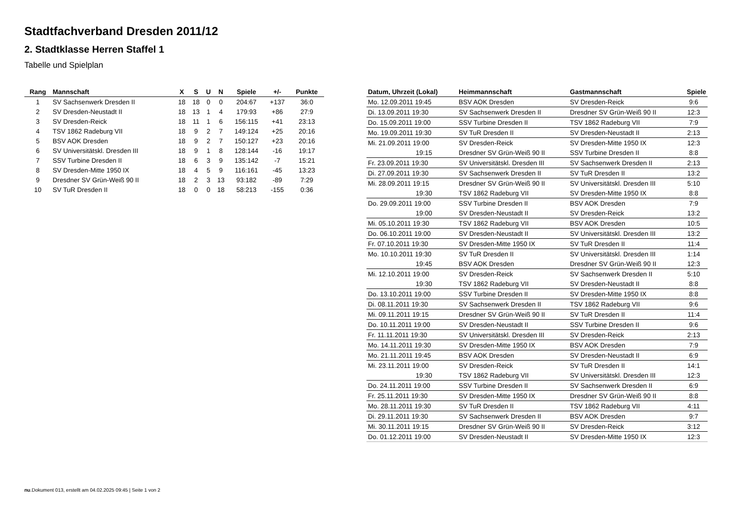Stadtfachverband Dresden 2011/12
2. Stadtklasse Herren Staffel 1
Tabelle und Spielplan
| Rang | Mannschaft | X | S | U | N | Spiele | +/- | Punkte |
| --- | --- | --- | --- | --- | --- | --- | --- | --- |
| 1 | SV Sachsenwerk Dresden II | 18 | 18 | 0 | 0 | 204:67 | +137 | 36:0 |
| 2 | SV Dresden-Neustadt II | 18 | 13 | 1 | 4 | 179:93 | +86 | 27:9 |
| 3 | SV Dresden-Reick | 18 | 11 | 1 | 6 | 156:115 | +41 | 23:13 |
| 4 | TSV 1862 Radeburg VII | 18 | 9 | 2 | 7 | 149:124 | +25 | 20:16 |
| 5 | BSV AOK Dresden | 18 | 9 | 2 | 7 | 150:127 | +23 | 20:16 |
| 6 | SV Universitätskl. Dresden III | 18 | 9 | 1 | 8 | 128:144 | -16 | 19:17 |
| 7 | SSV Turbine Dresden II | 18 | 6 | 3 | 9 | 135:142 | -7 | 15:21 |
| 8 | SV Dresden-Mitte 1950 IX | 18 | 4 | 5 | 9 | 116:161 | -45 | 13:23 |
| 9 | Dresdner SV Grün-Weiß 90 II | 18 | 2 | 3 | 13 | 93:182 | -89 | 7:29 |
| 10 | SV TuR Dresden II | 18 | 0 | 0 | 18 | 58:213 | -155 | 0:36 |
| Datum, Uhrzeit (Lokal) | Heimmannschaft | Gastmannschaft | Spiele |
| --- | --- | --- | --- |
| Mo. 12.09.2011 19:45 | BSV AOK Dresden | SV Dresden-Reick | 9:6 |
| Di. 13.09.2011 19:30 | SV Sachsenwerk Dresden II | Dresdner SV Grün-Weiß 90 II | 12:3 |
| Do. 15.09.2011 19:00 | SSV Turbine Dresden II | TSV 1862 Radeburg VII | 7:9 |
| Mo. 19.09.2011 19:30 | SV TuR Dresden II | SV Dresden-Neustadt II | 2:13 |
| Mi. 21.09.2011 19:00 | SV Dresden-Reick | SV Dresden-Mitte 1950 IX | 12:3 |
| 19:15 | Dresdner SV Grün-Weiß 90 II | SSV Turbine Dresden II | 8:8 |
| Fr. 23.09.2011 19:30 | SV Universitätskl. Dresden III | SV Sachsenwerk Dresden II | 2:13 |
| Di. 27.09.2011 19:30 | SV Sachsenwerk Dresden II | SV TuR Dresden II | 13:2 |
| Mi. 28.09.2011 19:15 | Dresdner SV Grün-Weiß 90 II | SV Universitätskl. Dresden III | 5:10 |
| 19:30 | TSV 1862 Radeburg VII | SV Dresden-Mitte 1950 IX | 8:8 |
| Do. 29.09.2011 19:00 | SSV Turbine Dresden II | BSV AOK Dresden | 7:9 |
| 19:00 | SV Dresden-Neustadt II | SV Dresden-Reick | 13:2 |
| Mi. 05.10.2011 19:30 | TSV 1862 Radeburg VII | BSV AOK Dresden | 10:5 |
| Do. 06.10.2011 19:00 | SV Dresden-Neustadt II | SV Universitätskl. Dresden III | 13:2 |
| Fr. 07.10.2011 19:30 | SV Dresden-Mitte 1950 IX | SV TuR Dresden II | 11:4 |
| Mo. 10.10.2011 19:30 | SV TuR Dresden II | SV Universitätskl. Dresden III | 1:14 |
| 19:45 | BSV AOK Dresden | Dresdner SV Grün-Weiß 90 II | 12:3 |
| Mi. 12.10.2011 19:00 | SV Dresden-Reick | SV Sachsenwerk Dresden II | 5:10 |
| 19:30 | TSV 1862 Radeburg VII | SV Dresden-Neustadt II | 8:8 |
| Do. 13.10.2011 19:00 | SSV Turbine Dresden II | SV Dresden-Mitte 1950 IX | 8:8 |
| Di. 08.11.2011 19:30 | SV Sachsenwerk Dresden II | TSV 1862 Radeburg VII | 9:6 |
| Mi. 09.11.2011 19:15 | Dresdner SV Grün-Weiß 90 II | SV TuR Dresden II | 11:4 |
| Do. 10.11.2011 19:00 | SV Dresden-Neustadt II | SSV Turbine Dresden II | 9:6 |
| Fr. 11.11.2011 19:30 | SV Universitätskl. Dresden III | SV Dresden-Reick | 2:13 |
| Mo. 14.11.2011 19:30 | SV Dresden-Mitte 1950 IX | BSV AOK Dresden | 7:9 |
| Mo. 21.11.2011 19:45 | BSV AOK Dresden | SV Dresden-Neustadt II | 6:9 |
| Mi. 23.11.2011 19:00 | SV Dresden-Reick | SV TuR Dresden II | 14:1 |
| 19:30 | TSV 1862 Radeburg VII | SV Universitätskl. Dresden III | 12:3 |
| Do. 24.11.2011 19:00 | SSV Turbine Dresden II | SV Sachsenwerk Dresden II | 6:9 |
| Fr. 25.11.2011 19:30 | SV Dresden-Mitte 1950 IX | Dresdner SV Grün-Weiß 90 II | 8:8 |
| Mo. 28.11.2011 19:30 | SV TuR Dresden II | TSV 1862 Radeburg VII | 4:11 |
| Di. 29.11.2011 19:30 | SV Sachsenwerk Dresden II | BSV AOK Dresden | 9:7 |
| Mi. 30.11.2011 19:15 | Dresdner SV Grün-Weiß 90 II | SV Dresden-Reick | 3:12 |
| Do. 01.12.2011 19:00 | SV Dresden-Neustadt II | SV Dresden-Mitte 1950 IX | 12:3 |
nu.Dokument 013, erstellt am 04.02.2025 09:45 | Seite 1 von 2